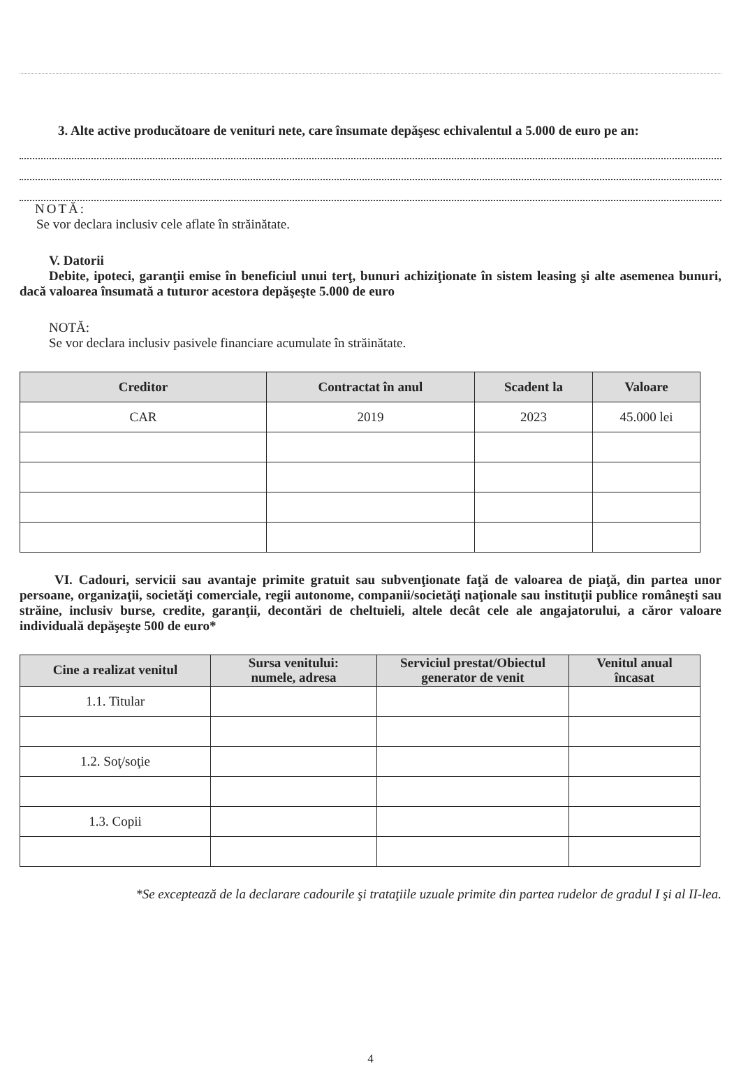3. Alte active producătoare de venituri nete, care însumate depăşesc echivalentul a 5.000 de euro pe an:
NOTĂ:
Se vor declara inclusiv cele aflate în străinătate.
V. Datorii
Debite, ipoteci, garanţii emise în beneficiul unui terţ, bunuri achiziţionate în sistem leasing şi alte asemenea bunuri, dacă valoarea însumată a tuturor acestora depăşeşte 5.000 de euro
NOTĂ:
Se vor declara inclusiv pasivele financiare acumulate în străinătate.
| Creditor | Contractat în anul | Scadent la | Valoare |
| --- | --- | --- | --- |
| CAR | 2019 | 2023 | 45.000 lei |
VI. Cadouri, servicii sau avantaje primite gratuit sau subvenţionate faţă de valoarea de piaţă, din partea unor persoane, organizaţii, societăţi comerciale, regii autonome, companii/societăţi naţionale sau instituţii publice româneşti sau străine, inclusiv burse, credite, garanţii, decontări de cheltuieli, altele decât cele ale angajatorului, a căror valoare individuală depăşeşte 500 de euro*
| Cine a realizat venitul | Sursa venitului: numele, adresa | Serviciul prestat/Obiectul generator de venit | Venitul anual încasat |
| --- | --- | --- | --- |
| 1.1. Titular | | | |
| 1.2. Soţ/soţie | | | |
| 1.3. Copii | | | |
*Se exceptează de la declarare cadourile şi trataţiile uzuale primite din partea rudelor de gradul I şi al II-lea.
4